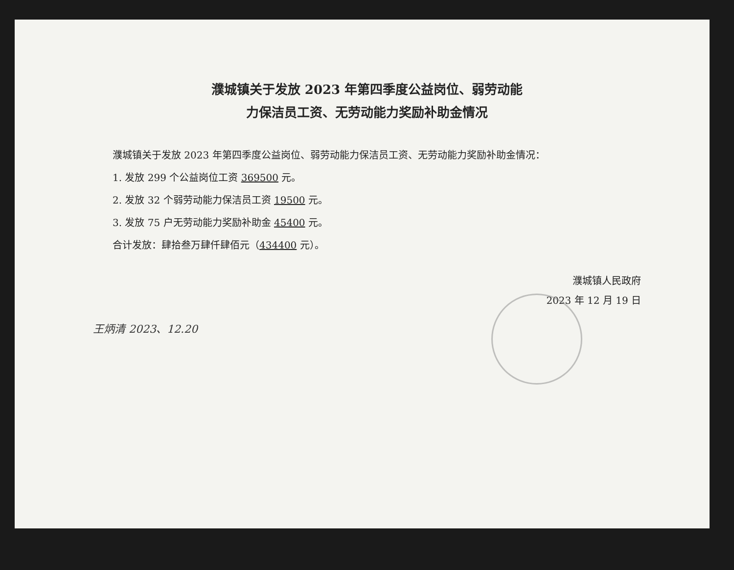濮城镇关于发放 2023 年第四季度公益岗位、弱劳动能
力保洁员工资、无劳动能力奖励补助金情况
濮城镇关于发放 2023 年第四季度公益岗位、弱劳动能力保洁员工资、无劳动能力奖励补助金情况：
1. 发放 299 个公益岗位工资 369500 元。
2. 发放 32 个弱劳动能力保洁员工资 19500 元。
3. 发放 75 户无劳动能力奖励补助金 45400 元。
合计发放：肆拾叁万肆仟肆佰元（434400 元）。
濮城镇人民政府
2023 年 12 月 19 日
王炳清 2023、12.20